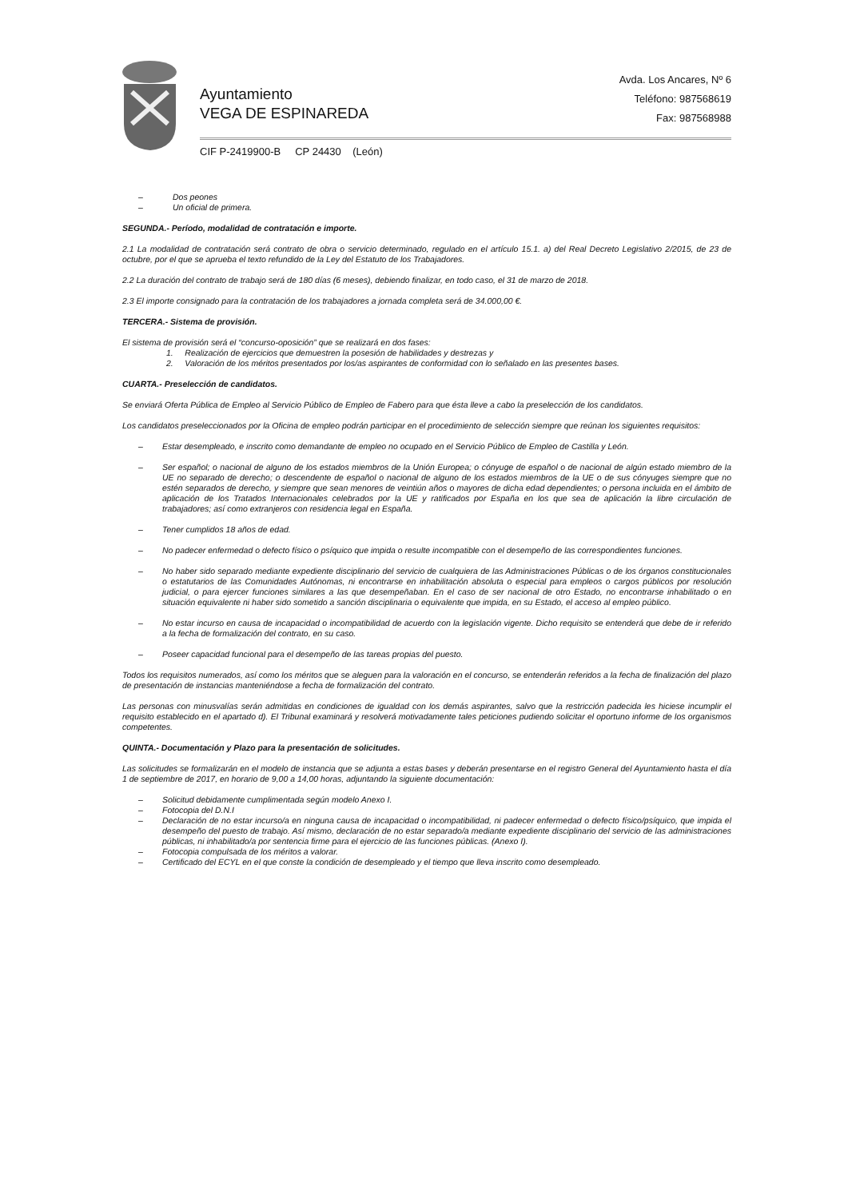Ayuntamiento
VEGA DE ESPINAREDA
Avda. Los Ancares, Nº 6
Teléfono: 987568619
Fax: 987568988
CIF P-2419900-B CP 24430 (León)
– Dos peones
– Un oficial de primera.
SEGUNDA.- Período, modalidad de contratación e importe.
2.1 La modalidad de contratación será contrato de obra o servicio determinado, regulado en el artículo 15.1. a) del Real Decreto Legislativo 2/2015, de 23 de octubre, por el que se aprueba el texto refundido de la Ley del Estatuto de los Trabajadores.
2.2 La duración del contrato de trabajo será de 180 días (6 meses), debiendo finalizar, en todo caso, el 31 de marzo de 2018.
2.3 El importe consignado para la contratación de los trabajadores a jornada completa será de 34.000,00 €.
TERCERA.- Sistema de provisión.
El sistema de provisión será el “concurso-oposición” que se realizará en dos fases:
1. Realización de ejercicios que demuestren la posesión de habilidades y destrezas y
2. Valoración de los méritos presentados por los/as aspirantes de conformidad con lo señalado en las presentes bases.
CUARTA.- Preselección de candidatos.
Se enviará Oferta Pública de Empleo al Servicio Público de Empleo de Fabero para que ésta lleve a cabo la preselección de los candidatos.
Los candidatos preseleccionados por la Oficina de empleo podrán participar en el procedimiento de selección siempre que reúnan los siguientes requisitos:
– Estar desempleado, e inscrito como demandante de empleo no ocupado en el Servicio Público de Empleo de Castilla y León.
– Ser español; o nacional de alguno de los estados miembros de la Unión Europea; o cónyuge de español o de nacional de algún estado miembro de la UE no separado de derecho; o descendente de español o nacional de alguno de los estados miembros de la UE o de sus cónyuges siempre que no estén separados de derecho, y siempre que sean menores de veintiún años o mayores de dicha edad dependientes; o persona incluida en el ámbito de aplicación de los Tratados Internacionales celebrados por la UE y ratificados por España en los que sea de aplicación la libre circulación de trabajadores; así como extranjeros con residencia legal en España.
– Tener cumplidos 18 años de edad.
– No padecer enfermedad o defecto físico o psíquico que impida o resulte incompatible con el desempeño de las correspondientes funciones.
– No haber sido separado mediante expediente disciplinario del servicio de cualquiera de las Administraciones Públicas o de los órganos constitucionales o estatutarios de las Comunidades Autónomas, ni encontrarse en inhabilitación absoluta o especial para empleos o cargos públicos por resolución judicial, o para ejercer funciones similares a las que desempeñaban. En el caso de ser nacional de otro Estado, no encontrarse inhabilitado o en situación equivalente ni haber sido sometido a sanción disciplinaria o equivalente que impida, en su Estado, el acceso al empleo público.
– No estar incurso en causa de incapacidad o incompatibilidad de acuerdo con la legislación vigente. Dicho requisito se entenderá que debe de ir referido a la fecha de formalización del contrato, en su caso.
– Poseer capacidad funcional para el desempeño de las tareas propias del puesto.
Todos los requisitos numerados, así como los méritos que se aleguen para la valoración en el concurso, se entenderán referidos a la fecha de finalización del plazo de presentación de instancias manteniéndose a fecha de formalización del contrato.
Las personas con minusvalías serán admitidas en condiciones de igualdad con los demás aspirantes, salvo que la restricción padecida les hiciese incumplir el requisito establecido en el apartado d). El Tribunal examinará y resolverá motivadamente tales peticiones pudiendo solicitar el oportuno informe de los organismos competentes.
QUINTA.- Documentación y Plazo para la presentación de solicitudes.
Las solicitudes se formalizarán en el modelo de instancia que se adjunta a estas bases y deberán presentarse en el registro General del Ayuntamiento hasta el día 1 de septiembre de 2017, en horario de 9,00 a 14,00 horas, adjuntando la siguiente documentación:
– Solicitud debidamente cumplimentada según modelo Anexo I.
– Fotocopia del D.N.I
– Declaración de no estar incurso/a en ninguna causa de incapacidad o incompatibilidad, ni padecer enfermedad o defecto físico/psíquico, que impida el desempeño del puesto de trabajo. Así mismo, declaración de no estar separado/a mediante expediente disciplinario del servicio de las administraciones públicas, ni inhabilitado/a por sentencia firme para el ejercicio de las funciones públicas. (Anexo I).
– Fotocopia compulsada de los méritos a valorar.
– Certificado del ECYL en el que conste la condición de desempleado y el tiempo que lleva inscrito como desempleado.